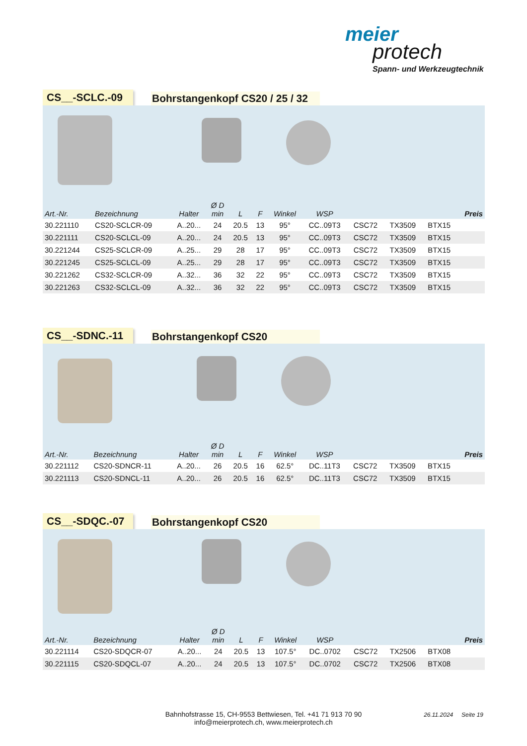meier
protech
Spann- und Werkzeugtechnik
CS__-SCLC.-09
Bohrstangenkopf CS20 / 25 / 32
| Art.-Nr. | Bezeichnung | Halter | Ø D min | L | F | Winkel | WSP | | | | Preis |
| --- | --- | --- | --- | --- | --- | --- | --- | --- | --- | --- | --- |
| 30.221110 | CS20-SCLCR-09 | A..20... | 24 | 20.5 | 13 | 95° | CC..09T3 | CSC72 | TX3509 | BTX15 | |
| 30.221111 | CS20-SCLCL-09 | A..20... | 24 | 20.5 | 13 | 95° | CC..09T3 | CSC72 | TX3509 | BTX15 | |
| 30.221244 | CS25-SCLCR-09 | A..25... | 29 | 28 | 17 | 95° | CC..09T3 | CSC72 | TX3509 | BTX15 | |
| 30.221245 | CS25-SCLCL-09 | A..25... | 29 | 28 | 17 | 95° | CC..09T3 | CSC72 | TX3509 | BTX15 | |
| 30.221262 | CS32-SCLCR-09 | A..32... | 36 | 32 | 22 | 95° | CC..09T3 | CSC72 | TX3509 | BTX15 | |
| 30.221263 | CS32-SCLCL-09 | A..32... | 36 | 32 | 22 | 95° | CC..09T3 | CSC72 | TX3509 | BTX15 | |
CS__-SDNC.-11
Bohrstangenkopf CS20
| Art.-Nr. | Bezeichnung | Halter | Ø D min | L | F | Winkel | WSP | | | | Preis |
| --- | --- | --- | --- | --- | --- | --- | --- | --- | --- | --- | --- |
| 30.221112 | CS20-SDNCR-11 | A..20... | 26 | 20.5 | 16 | 62.5° | DC..11T3 | CSC72 | TX3509 | BTX15 | |
| 30.221113 | CS20-SDNCL-11 | A..20... | 26 | 20.5 | 16 | 62.5° | DC..11T3 | CSC72 | TX3509 | BTX15 | |
CS__-SDQC.-07
Bohrstangenkopf CS20
| Art.-Nr. | Bezeichnung | Halter | Ø D min | L | F | Winkel | WSP | | | | Preis |
| --- | --- | --- | --- | --- | --- | --- | --- | --- | --- | --- | --- |
| 30.221114 | CS20-SDQCR-07 | A..20... | 24 | 20.5 | 13 | 107.5° | DC..0702 | CSC72 | TX2506 | BTX08 | |
| 30.221115 | CS20-SDQCL-07 | A..20... | 24 | 20.5 | 13 | 107.5° | DC..0702 | CSC72 | TX2506 | BTX08 | |
Bahnhofstrasse 15, CH-9553 Bettwiesen, Tel. +41 71 913 70 90
info@meierprotech.ch, www.meierprotech.ch
26.11.2024 Seite 19